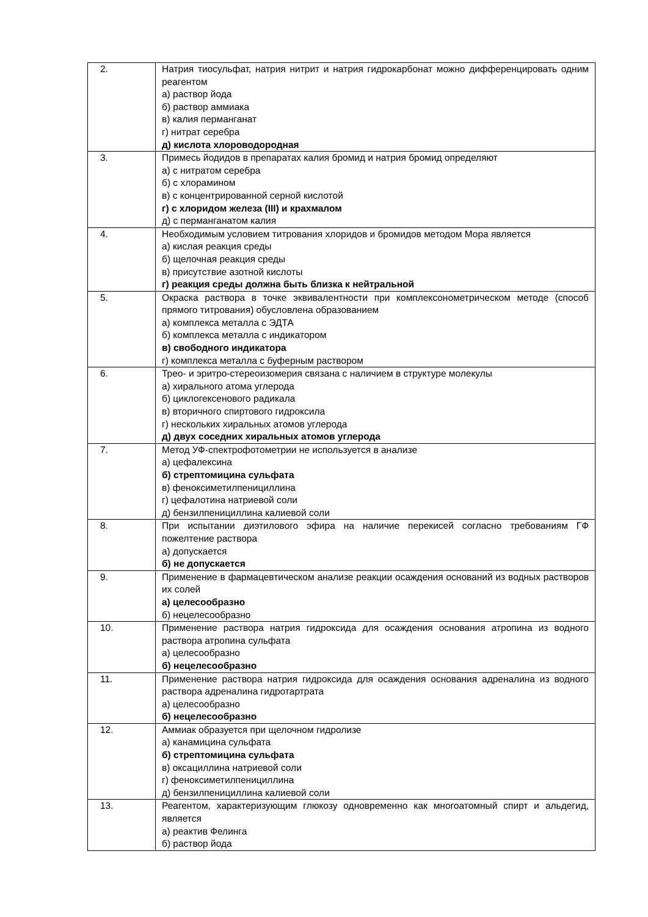| 2. | Натрия тиосульфат, натрия нитрит и натрия гидрокарбонат можно дифференцировать одним реагентом а) раствор йода б) раствор аммиака в) калия перманганат г) нитрат серебра д) кислота хлороводородная |
| 3. | Примесь йодидов в препаратах калия бромид и натрия бромид определяют а) с нитратом серебра б) с хлорамином в) с концентрированной серной кислотой г) с хлоридом железа (III) и крахмалом д) с перманганатом калия |
| 4. | Необходимым условием титрования хлоридов и бромидов методом Мора является а) кислая реакция среды б) щелочная реакция среды в) присутствие азотной кислоты г) реакция среды должна быть близка к нейтральной |
| 5. | Окраска раствора в точке эквивалентности при комплексонометрическом методе (способ прямого титрования) обусловлена образованием а) комплекса металла с ЭДТА б) комплекса металла с индикатором в) свободного индикатора г) комплекса металла с буферным раствором |
| 6. | Трео- и эритро-стереоизомерия связана с наличием в структуре молекулы а) хирального атома углерода б) циклогексенового радикала в) вторичного спиртового гидроксила г) нескольких хиральных атомов углерода д) двух соседних хиральных атомов углерода |
| 7. | Метод УФ-спектрофотометрии не используется в анализе а) цефалексина б) стрептомицина сульфата в) феноксиметилпенициллина г) цефалотина натриевой соли д) бензилпенициллина калиевой соли |
| 8. | При испытании диэтилового эфира на наличие перекисей согласно требованиям ГФ пожелтение раствора а) допускается б) не допускается |
| 9. | Применение в фармацевтическом анализе реакции осаждения оснований из водных растворов их солей а) целесообразно б) нецелесообразно |
| 10. | Применение раствора натрия гидроксида для осаждения основания атропина из водного раствора атропина сульфата а) целесообразно б) нецелесообразно |
| 11. | Применение раствора натрия гидроксида для осаждения основания адреналина из водного раствора адреналина гидротартрата а) целесообразно б) нецелесообразно |
| 12. | Аммиак образуется при щелочном гидролизе а) канамицина сульфата б) стрептомицина сульфата в) оксациллина натриевой соли г) феноксиметилпенициллина д) бензилпенициллина калиевой соли |
| 13. | Реагентом, характеризующим глюкозу одновременно как многоатомный спирт и альдегид, является а) реактив Фелинга б) раствор йода |